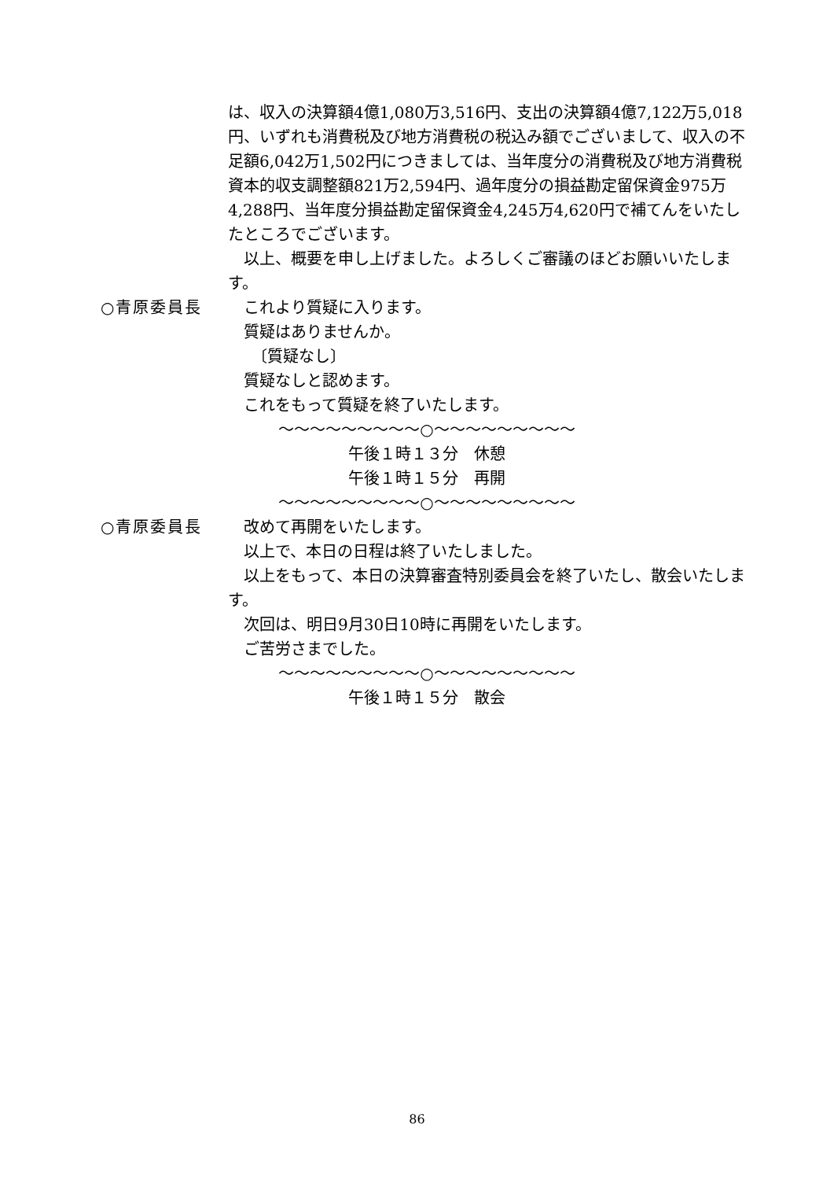は、収入の決算額4億1,080万3,516円、支出の決算額4億7,122万5,018円、いずれも消費税及び地方消費税の税込み額でございまして、収入の不足額6,042万1,502円につきましては、当年度分の消費税及び地方消費税資本的収支調整額821万2,594円、過年度分の損益勘定留保資金975万4,288円、当年度分損益勘定留保資金4,245万4,620円で補てんをいたしたところでございます。
　以上、概要を申し上げました。よろしくご審議のほどお願いいたします。
○青原委員長 　これより質疑に入ります。
　質疑はありませんか。
　　〔質疑なし〕
　質疑なしと認めます。
　これをもって質疑を終了いたします。
〜〜〜〜〜〜〜〜〜○〜〜〜〜〜〜〜〜〜
午後１時１３分　休憩
午後１時１５分　再開
〜〜〜〜〜〜〜〜〜○〜〜〜〜〜〜〜〜〜
○青原委員長 　改めて再開をいたします。
　以上で、本日の日程は終了いたしました。
　以上をもって、本日の決算審査特別委員会を終了いたし、散会いたします。
　次回は、明日9月30日10時に再開をいたします。
　ご苦労さまでした。
〜〜〜〜〜〜〜〜〜○〜〜〜〜〜〜〜〜〜
午後１時１５分　散会
86